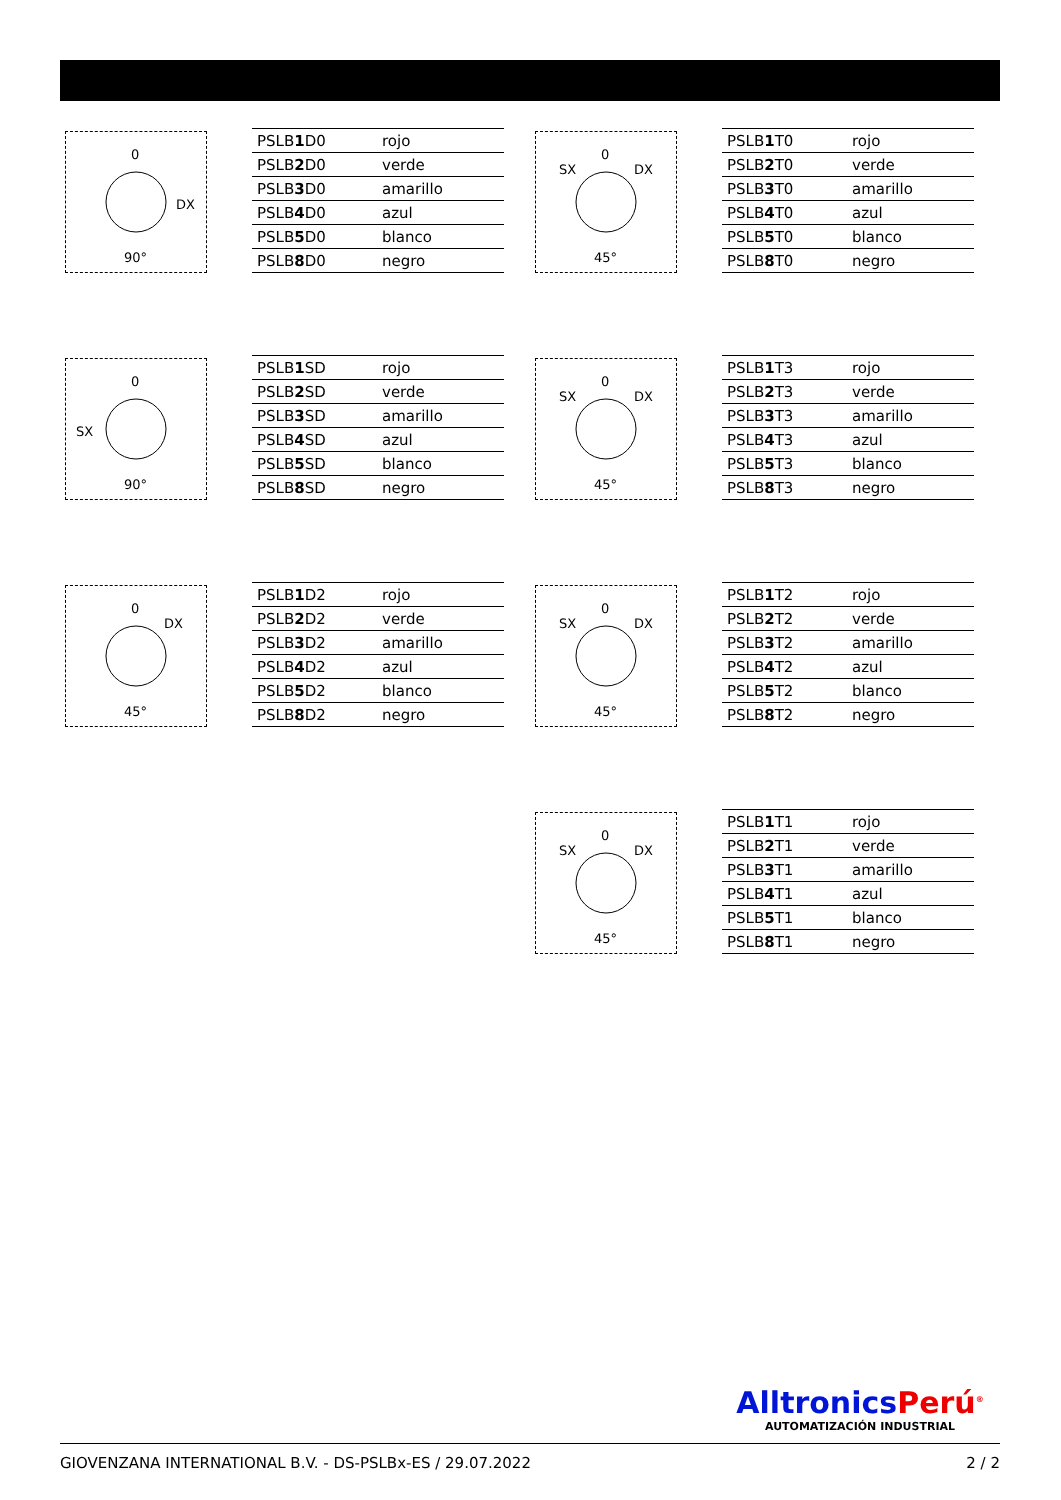0
DX
90°
| PSLB 1 D0 | rojo |
| PSLB 2 D0 | verde |
| PSLB 3 D0 | amarillo |
| PSLB 4 D0 | azul |
| PSLB 5 D0 | blanco |
| PSLB 8 D0 | negro |
0
SX DX
45°
| PSLB 1 T0 | rojo |
| PSLB 2 T0 | verde |
| PSLB 3 T0 | amarillo |
| PSLB 4 T0 | azul |
| PSLB 5 T0 | blanco |
| PSLB 8 T0 | negro |
0
SX
90°
| PSLB 1 SD | rojo |
| PSLB 2 SD | verde |
| PSLB 3 SD | amarillo |
| PSLB 4 SD | azul |
| PSLB 5 SD | blanco |
| PSLB 8 SD | negro |
0
SX DX
45°
| PSLB 1 T3 | rojo |
| PSLB 2 T3 | verde |
| PSLB 3 T3 | amarillo |
| PSLB 4 T3 | azul |
| PSLB 5 T3 | blanco |
| PSLB 8 T3 | negro |
0
DX
45°
| PSLB 1 D2 | rojo |
| PSLB 2 D2 | verde |
| PSLB 3 D2 | amarillo |
| PSLB 4 D2 | azul |
| PSLB 5 D2 | blanco |
| PSLB 8 D2 | negro |
0
SX DX
45°
| PSLB 1 T2 | rojo |
| PSLB 2 T2 | verde |
| PSLB 3 T2 | amarillo |
| PSLB 4 T2 | azul |
| PSLB 5 T2 | blanco |
| PSLB 8 T2 | negro |
0
SX DX
45°
| PSLB 1 T1 | rojo |
| PSLB 2 T1 | verde |
| PSLB 3 T1 | amarillo |
| PSLB 4 T1 | azul |
| PSLB 5 T1 | blanco |
| PSLB 8 T1 | negro |
AlltronicsPerú<sup>®</sup>
AUTOMATIZACIÓN INDUSTRIAL
GIOVENZANA INTERNATIONAL B.V. - DS-PSLBx-ES / 29.07.2022 2 / 2